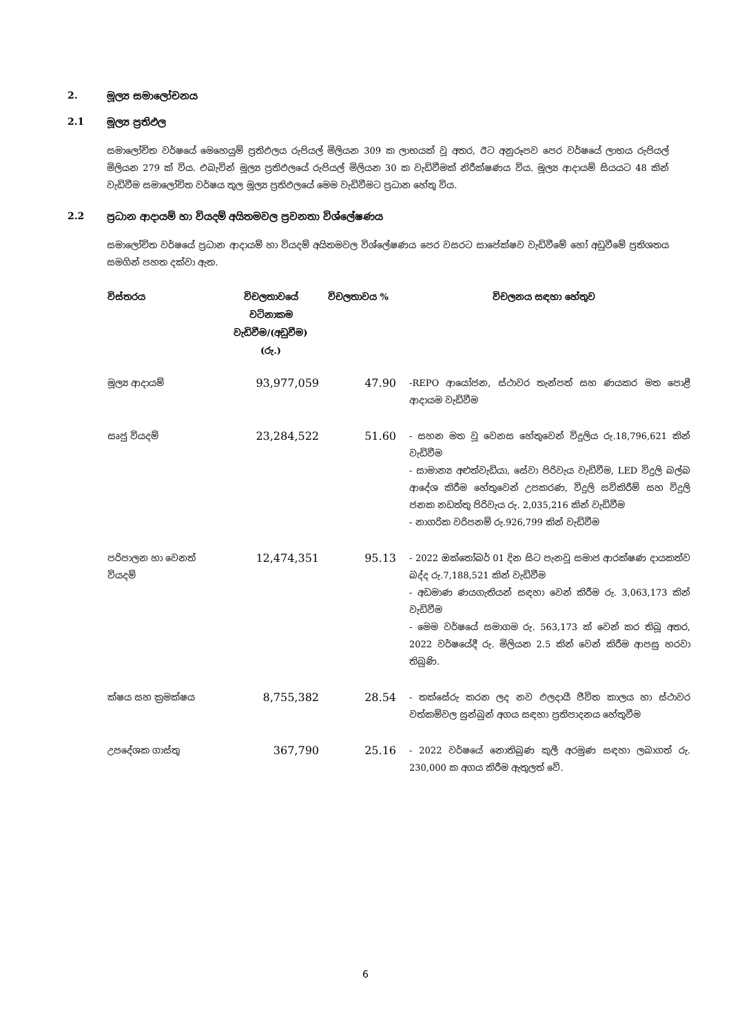2. මූල්‍ය සමාලෝචනය
2.1 මූල්‍ය ප්‍රතිඵල
සමාලෝචිත වර්ෂයේ මෙහෙයුම් ප්‍රතිඵලය රුපියල් මිලියන 309 ක ලාභයක් වූ අතර, ඊට අනුරූපව පෙර වර්ෂයේ ලාභය රුපියල් මිලියන 279 ක් විය. එබැවින් මූල්‍ය ප්‍රතිඵලයේ රුපියල් මිලියන 30 ක වැඩිවීමක් නිරීක්ෂණය විය. මූල්‍ය ආදායම් සියයට 48 කින් වැඩිවීම සමාලෝචිත වර්ෂය තුල මූල්‍ය ප්‍රතිඵලයේ මෙම වැඩිවීමට ප්‍රධාන හේතු විය.
2.2 ප්‍රධාන ආදායම් හා වියදම් අයිතමවල ප්‍රවනතා විශ්ලේෂණය
සමාලෝචිත වර්ෂයේ ප්‍රධාන ආදායම් හා වියදම් අයිතමවල විශ්ලේෂණය පෙර වසරට සාපේක්ෂව වැඩිවීමේ හෝ අඩුවීමේ ප්‍රතිශතය සමගින් පහත දක්වා ඇත.
| විස්තරය | විචලතාවයේ වටිනාකම වැඩිවීම/(අඩුවීම) (රු.) | විචලතාවය % | විචලනය සඳහා හේතුව |
| --- | --- | --- | --- |
| මූල්‍ය ආදායම් | 93,977,059 | 47.90 | -REPO ආයෝජන, ස්ථාවර තැන්පත් සහ ණයකර මත පොළී ආදායම වැඩිවීම |
| සෘජු වියදම් | 23,284,522 | 51.60 | - සහන මත වූ වෙනස හේතුවෙන් විදුලිය රු.18,796,621 කින් වැඩිවීම - සාමාන්‍ය අළුත්වැඩියා, සේවා පිරිවැය වැඩිවීම, LED විදුලි බල්බ ආදේශ කිරීම හේතුවෙන් උපකරණ, විදුලි සවිකිරීම් සහ විදුලි ජනක නඩත්තු පිරිවැය රු. 2,035,216 කින් වැඩිවීම - නාගරික වරිපනම් රු.926,799 කින් වැඩිවීම |
| පරිපාලන හා වෙනත් වියදම් | 12,474,351 | 95.13 | - 2022 ඔක්තෝබර් 01 දින සිට පැනවූ සමාජ ආරක්ෂණ දායකත්ව බද්ද රු.7,188,521 කින් වැඩිවීම - අඩමාණ ණයගැතියන් සඳහා වෙන් කිරීම රු. 3,063,173 කින් වැඩිවීම - මෙම වර්ෂයේ සමාගම රු. 563,173 ක් වෙන් කර තිබූ අතර, 2022 වර්ෂයේදී රු. මිලියන 2.5 කින් වෙන් කිරීම ආපසු හරවා තිබුණි. |
| ක්ෂය සහ ක්‍රමක්ෂය | 8,755,382 | 28.54 | - තක්සේරු කරන ලද නව ඵලදායී ජීවිත කාලය හා ස්ථාවර වත්කම්වල සුන්බුන් අගය සඳහා ප්‍රතිපාදනය හේතුවීම |
| උපදේශක ගාස්තු | 367,790 | 25.16 | - 2022 වර්ෂයේ නොතිබුණ කුලී අරමුණ සඳහා ලබාගත් රු. 230,000 ක අගය කිරීම ඇතුලත් වේ. |
6